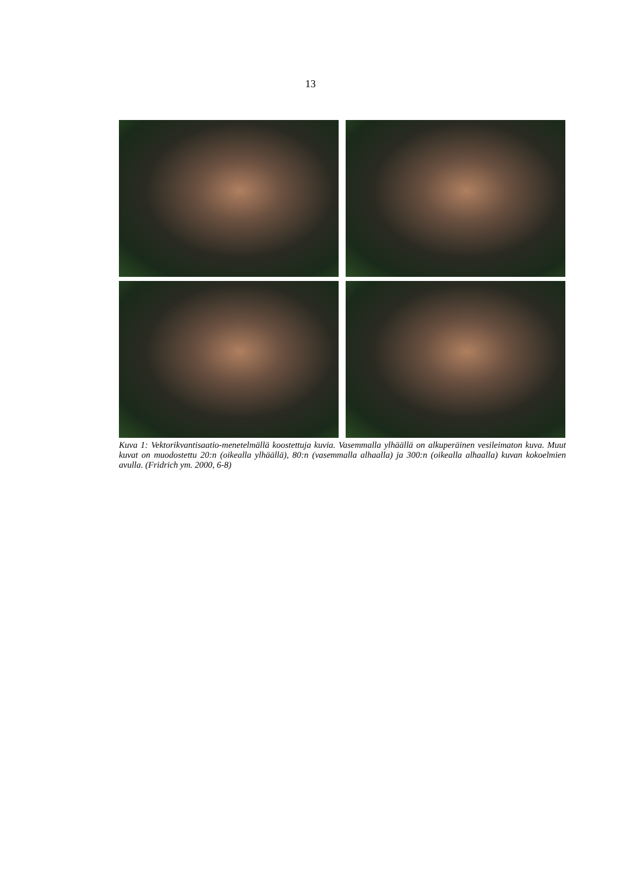13
Kuva 1: Vektorikvantisaatio-menetelmällä koostettuja kuvia. Vasemmalla ylhäällä on alkuperäinen vesileimaton kuva. Muut kuvat on muodostettu 20:n (oikealla ylhäällä), 80:n (vasemmalla alhaalla) ja 300:n (oikealla alhaalla) kuvan kokoelmien avulla. (Fridrich ym. 2000, 6-8)